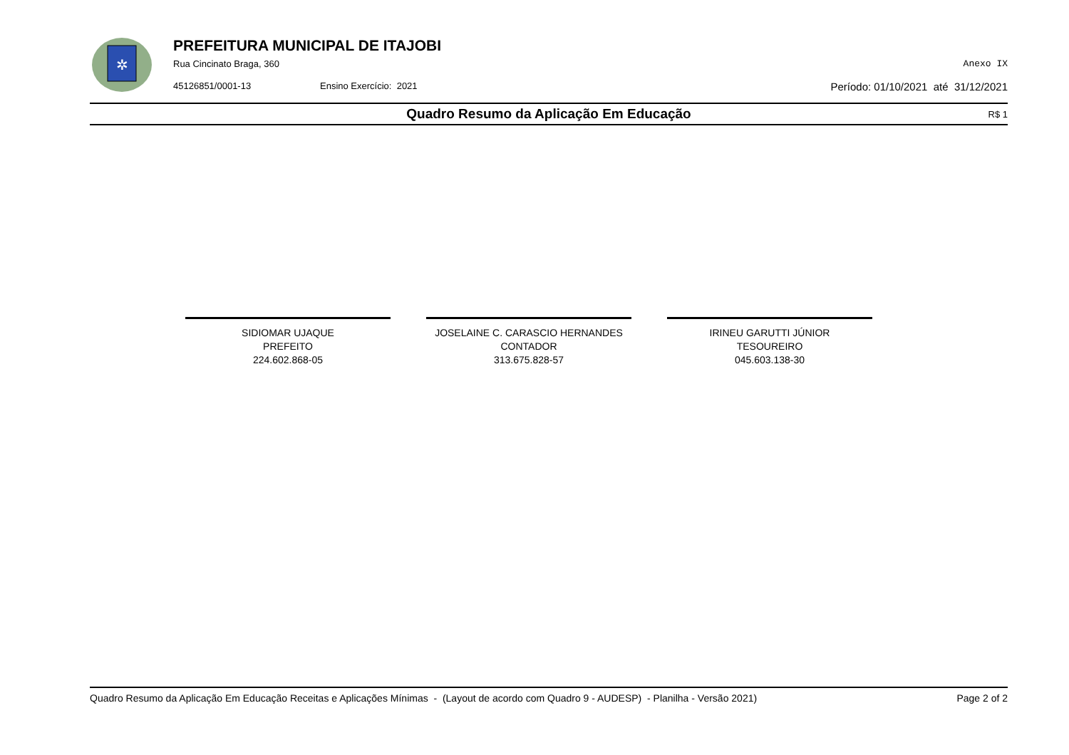✲
PREFEITURA MUNICIPAL DE ITAJOBI
Rua Cincinato Braga, 360 Anexo IX
45126851/0001-13 Ensino Exercício: 2021 Período: 01/10/2021 até 31/12/2021
Quadro Resumo da Aplicação Em Educação
R$ 1
SIDIOMAR UJAQUE
PREFEITO
224.602.868-05
JOSELAINE C. CARASCIO HERNANDES
CONTADOR
313.675.828-57
IRINEU GARUTTI JÚNIOR
TESOUREIRO
045.603.138-30
Quadro Resumo da Aplicação Em Educação Receitas e Aplicações Mínimas - (Layout de acordo com Quadro 9 - AUDESP) - Planilha - Versão 2021) Page 2 of 2